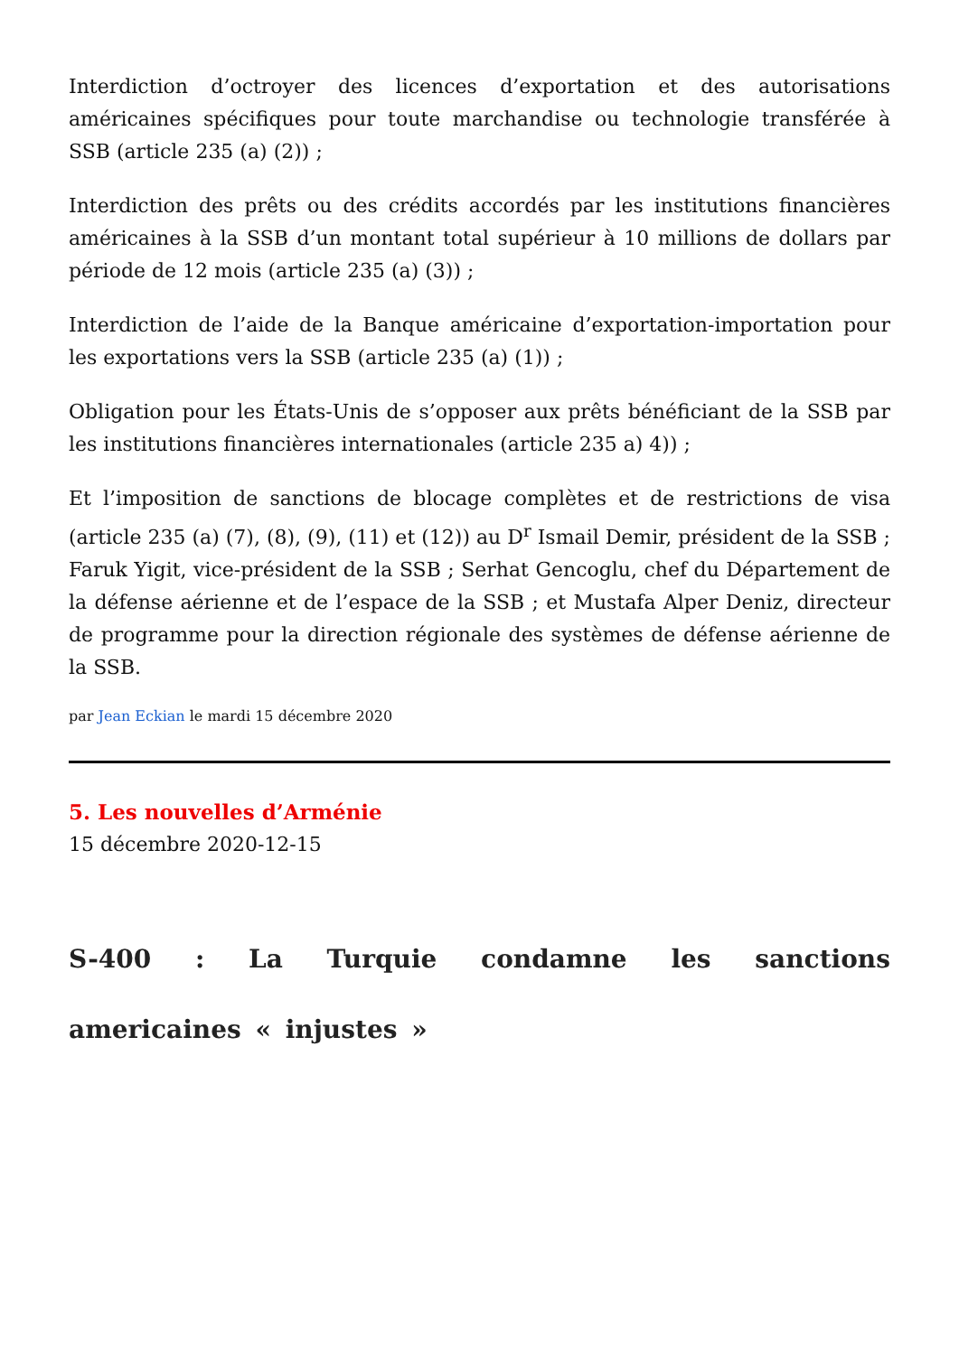Interdiction d’octroyer des licences d’exportation et des autorisations américaines spécifiques pour toute marchandise ou technologie transférée à SSB (article 235 (a) (2)) ;
Interdiction des prêts ou des crédits accordés par les institutions financières américaines à la SSB d’un montant total supérieur à 10 millions de dollars par période de 12 mois (article 235 (a) (3)) ;
Interdiction de l’aide de la Banque américaine d’exportation-importation pour les exportations vers la SSB (article 235 (a) (1)) ;
Obligation pour les États-Unis de s’opposer aux prêts bénéficiant de la SSB par les institutions financières internationales (article 235 a) 4)) ;
Et l’imposition de sanctions de blocage complètes et de restrictions de visa (article 235 (a) (7), (8), (9), (11) et (12)) au D<sup>r</sup> Ismail Demir, président de la SSB ; Faruk Yigit, vice-président de la SSB ; Serhat Gencoglu, chef du Département de la défense aérienne et de l’espace de la SSB ; et Mustafa Alper Deniz, directeur de programme pour la direction régionale des systèmes de défense aérienne de la SSB.
par Jean Eckian le mardi 15 décembre 2020
5. Les nouvelles d’Arménie
15 décembre 2020-12-15
S-400 : La Turquie condamne les sanctions americaines « injustes »